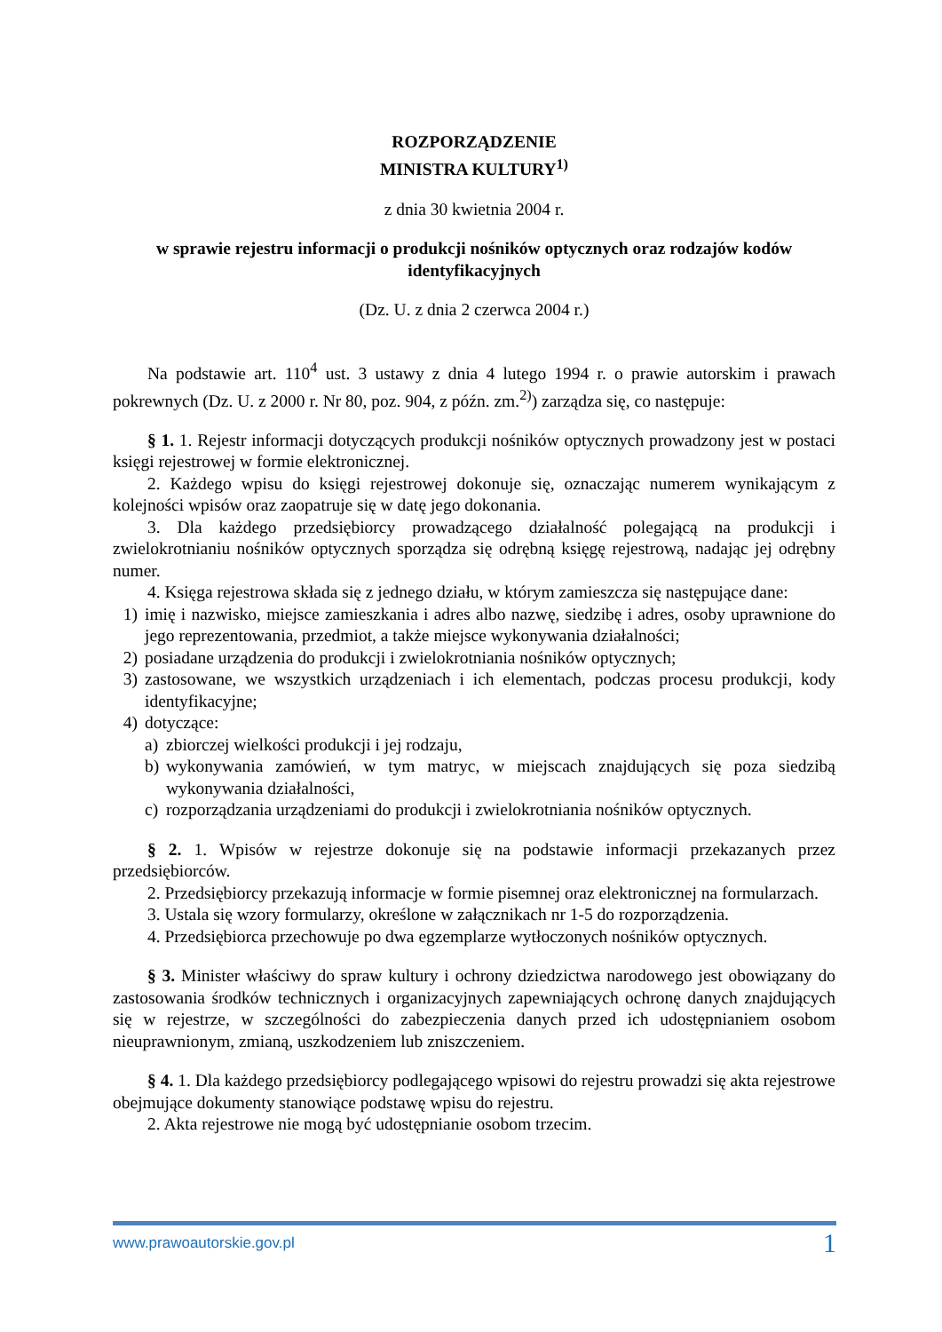ROZPORZĄDZENIE
MINISTRA KULTURY<sup>1)</sup>
z dnia 30 kwietnia 2004 r.
w sprawie rejestru informacji o produkcji nośników optycznych oraz rodzajów kodów identyfikacyjnych
(Dz. U. z dnia 2 czerwca 2004 r.)
Na podstawie art. 110<sup>4</sup> ust. 3 ustawy z dnia 4 lutego 1994 r. o prawie autorskim i prawach pokrewnych (Dz. U. z 2000 r. Nr 80, poz. 904, z późn. zm.<sup>2)</sup>) zarządza się, co następuje:
§ 1. 1. Rejestr informacji dotyczących produkcji nośników optycznych prowadzony jest w postaci księgi rejestrowej w formie elektronicznej.
2. Każdego wpisu do księgi rejestrowej dokonuje się, oznaczając numerem wynikającym z kolejności wpisów oraz zaopatruje się w datę jego dokonania.
3. Dla każdego przedsiębiorcy prowadzącego działalność polegającą na produkcji i zwielokrotnianiu nośników optycznych sporządza się odrębną księgę rejestrową, nadając jej odrębny numer.
4. Księga rejestrowa składa się z jednego działu, w którym zamieszcza się następujące dane:
1) imię i nazwisko, miejsce zamieszkania i adres albo nazwę, siedzibę i adres, osoby uprawnione do jego reprezentowania, przedmiot, a także miejsce wykonywania działalności;
2) posiadane urządzenia do produkcji i zwielokrotniania nośników optycznych;
3) zastosowane, we wszystkich urządzeniach i ich elementach, podczas procesu produkcji, kody identyfikacyjne;
4) dotyczące:
a) zbiorczej wielkości produkcji i jej rodzaju,
b) wykonywania zamówień, w tym matryc, w miejscach znajdujących się poza siedzibą wykonywania działalności,
c) rozporządzania urządzeniami do produkcji i zwielokrotniania nośników optycznych.
§ 2. 1. Wpisów w rejestrze dokonuje się na podstawie informacji przekazanych przez przedsiębiorców.
2. Przedsiębiorcy przekazują informacje w formie pisemnej oraz elektronicznej na formularzach.
3. Ustala się wzory formularzy, określone w załącznikach nr 1-5 do rozporządzenia.
4. Przedsiębiorca przechowuje po dwa egzemplarze wytłoczonych nośników optycznych.
§ 3. Minister właściwy do spraw kultury i ochrony dziedzictwa narodowego jest obowiązany do zastosowania środków technicznych i organizacyjnych zapewniających ochronę danych znajdujących się w rejestrze, w szczególności do zabezpieczenia danych przed ich udostępnianiem osobom nieuprawnionym, zmianą, uszkodzeniem lub zniszczeniem.
§ 4. 1. Dla każdego przedsiębiorcy podlegającego wpisowi do rejestru prowadzi się akta rejestrowe obejmujące dokumenty stanowiące podstawę wpisu do rejestru.
2. Akta rejestrowe nie mogą być udostępnianie osobom trzecim.
www.prawoautorskie.gov.pl 1